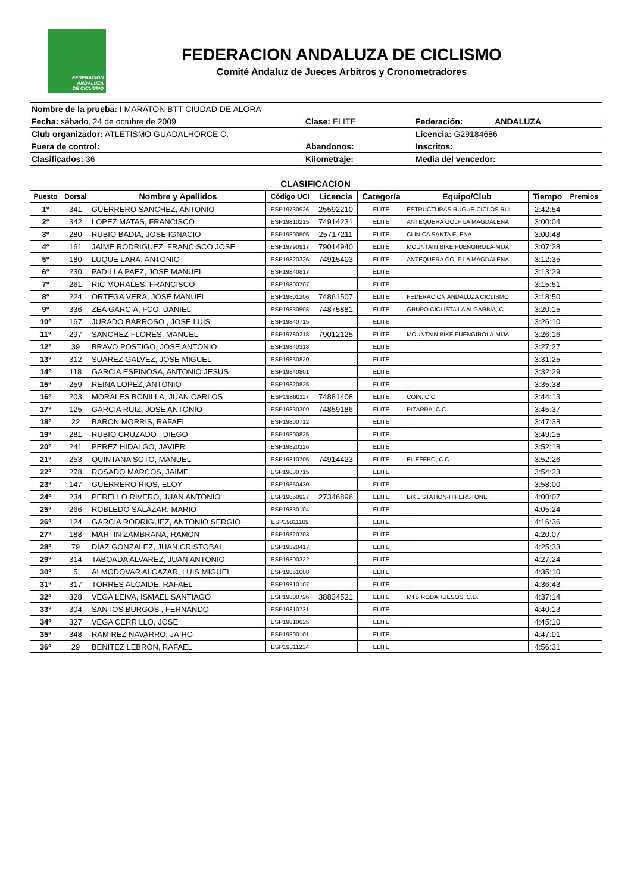FEDERACIÓN
ANDALUZA
DE CICLISMO
FEDERACION ANDALUZA DE CICLISMO
Comité Andaluz de Jueces Arbitros y Cronometradores
| Nombre de la prueba: I MARATON BTT CIUDAD DE ALORA | | |
| Fecha: sábado, 24 de octubre de 2009 | Clase: ELITE | Federación: ANDALUZA |
| Club organizador: ATLETISMO GUADALHORCE C. | | Licencia: G29184686 |
| Fuera de control: | Abandonos: | Inscritos: |
| Clasificados: 36 | Kilometraje: | Media del vencedor: |
CLASIFICACION
| Puesto | Dorsal | Nombre y Apellidos | Código UCI | Licencia | Categoría | Equipo/Club | Tiempo | Premios |
| --- | --- | --- | --- | --- | --- | --- | --- | --- |
| 1º | 341 | GUERRERO SANCHEZ, ANTONIO | ESP19730926 | 25592210 | ELITE | ESTRUCTURAS RUGUE-CICLOS RUI | 2:42:54 | |
| 2º | 342 | LOPEZ MATAS, FRANCISCO | ESP19810215 | 74914231 | ELITE | ANTEQUERA GOLF LA MAGDALENA | 3:00:04 | |
| 3º | 280 | RUBIO BADIA, JOSE IGNACIO | ESP19800505 | 25717211 | ELITE | CLINICA SANTA ELENA | 3:00:48 | |
| 4º | 161 | JAIME RODRIGUEZ, FRANCISCO JOSE | ESP19790917 | 79014940 | ELITE | MOUNTAIN BIKE FUENGIROLA-MIJA | 3:07:28 | |
| 5º | 180 | LUQUE LARA, ANTONIO | ESP19820326 | 74915403 | ELITE | ANTEQUERA GOLF LA MAGDALENA | 3:12:35 | |
| 6º | 230 | PADILLA PAEZ, JOSE MANUEL | ESP19840817 | | ELITE | | 3:13:29 | |
| 7º | 261 | RIC MORALES, FRANCISCO | ESP19800707 | | ELITE | | 3:15:51 | |
| 8º | 224 | ORTEGA VERA, JOSE MANUEL | ESP19801206 | 74861507 | ELITE | FEDERACION ANDALUZA CICLISMO | 3:18:50 | |
| 9º | 336 | ZEA GARCIA, FCO. DANIEL | ESP19830508 | 74875881 | ELITE | GRUPO CICLISTA LA ALGARBIA, C. | 3:20:15 | |
| 10º | 167 | JURADO BARROSO , JOSE LUIS | ESP19840715 | | ELITE | | 3:26:10 | |
| 11º | 297 | SANCHEZ FLORES, MANUEL | ESP19780218 | 79012125 | ELITE | MOUNTAIN BIKE FUENGIROLA-MIJA | 3:26:16 | |
| 12º | 39 | BRAVO POSTIGO, JOSE ANTONIO | ESP19840318 | | ELITE | | 3:27:27 | |
| 13º | 312 | SUAREZ GALVEZ, JOSE MIGUEL | ESP19850820 | | ELITE | | 3:31:25 | |
| 14º | 118 | GARCIA ESPINOSA, ANTONIO JESUS | ESP19840801 | | ELITE | | 3:32:29 | |
| 15º | 259 | REINA LOPEZ, ANTONIO | ESP19820825 | | ELITE | | 3:35:38 | |
| 16º | 203 | MORALES BONILLA, JUAN CARLOS | ESP19860117 | 74881408 | ELITE | COIN, C.C. | 3:44:13 | |
| 17º | 125 | GARCIA RUIZ, JOSE ANTONIO | ESP19830309 | 74859186 | ELITE | PIZARRA, C.C. | 3:45:37 | |
| 18º | 22 | BARON MORRIS, RAFAEL | ESP19800712 | | ELITE | | 3:47:38 | |
| 19º | 281 | RUBIO CRUZADO , DIEGO | ESP19800825 | | ELITE | | 3:49:15 | |
| 20º | 241 | PEREZ HIDALGO, JAVIER | ESP19820326 | | ELITE | | 3:52:18 | |
| 21º | 253 | QUINTANA SOTO, MANUEL | ESP19810705 | 74914423 | ELITE | EL EFEBO, C.C. | 3:52:26 | |
| 22º | 278 | ROSADO MARCOS, JAIME | ESP19830715 | | ELITE | | 3:54:23 | |
| 23º | 147 | GUERRERO RIOS, ELOY | ESP19850430 | | ELITE | | 3:58:00 | |
| 24º | 234 | PERELLO RIVERO, JUAN ANTONIO | ESP19850927 | 27346896 | ELITE | BIKE STATION-HIPERSTONE | 4:00:07 | |
| 25º | 266 | ROBLEDO SALAZAR, MARIO | ESP19830104 | | ELITE | | 4:05:24 | |
| 26º | 124 | GARCIA RODRIGUEZ, ANTONIO SERGIO | ESP19811109 | | ELITE | | 4:16:36 | |
| 27º | 188 | MARTIN ZAMBRANA, RAMON | ESP19820703 | | ELITE | | 4:20:07 | |
| 28º | 79 | DIAZ GONZALEZ, JUAN CRISTOBAL | ESP19820417 | | ELITE | | 4:25:33 | |
| 29º | 314 | TABOADA ALVAREZ, JUAN ANTONIO | ESP19800322 | | ELITE | | 4:27:24 | |
| 30º | 5 | ALMODOVAR ALCAZAR, LUIS MIGUEL | ESP19851008 | | ELITE | | 4:35:10 | |
| 31º | 317 | TORRES ALCAIDE, RAFAEL | ESP19810107 | | ELITE | | 4:36:43 | |
| 32º | 328 | VEGA LEIVA, ISMAEL SANTIAGO | ESP19800726 | 38834521 | ELITE | MTB RODAHUESOS, C.D. | 4:37:14 | |
| 33º | 304 | SANTOS BURGOS , FERNANDO | ESP19810731 | | ELITE | | 4:40:13 | |
| 34º | 327 | VEGA CERRILLO, JOSE | ESP19810625 | | ELITE | | 4:45:10 | |
| 35º | 348 | RAMIREZ NAVARRO, JAIRO | ESP19800101 | | ELITE | | 4:47:01 | |
| 36º | 29 | BENITEZ LEBRON, RAFAEL | ESP19811214 | | ELITE | | 4:56:31 | |